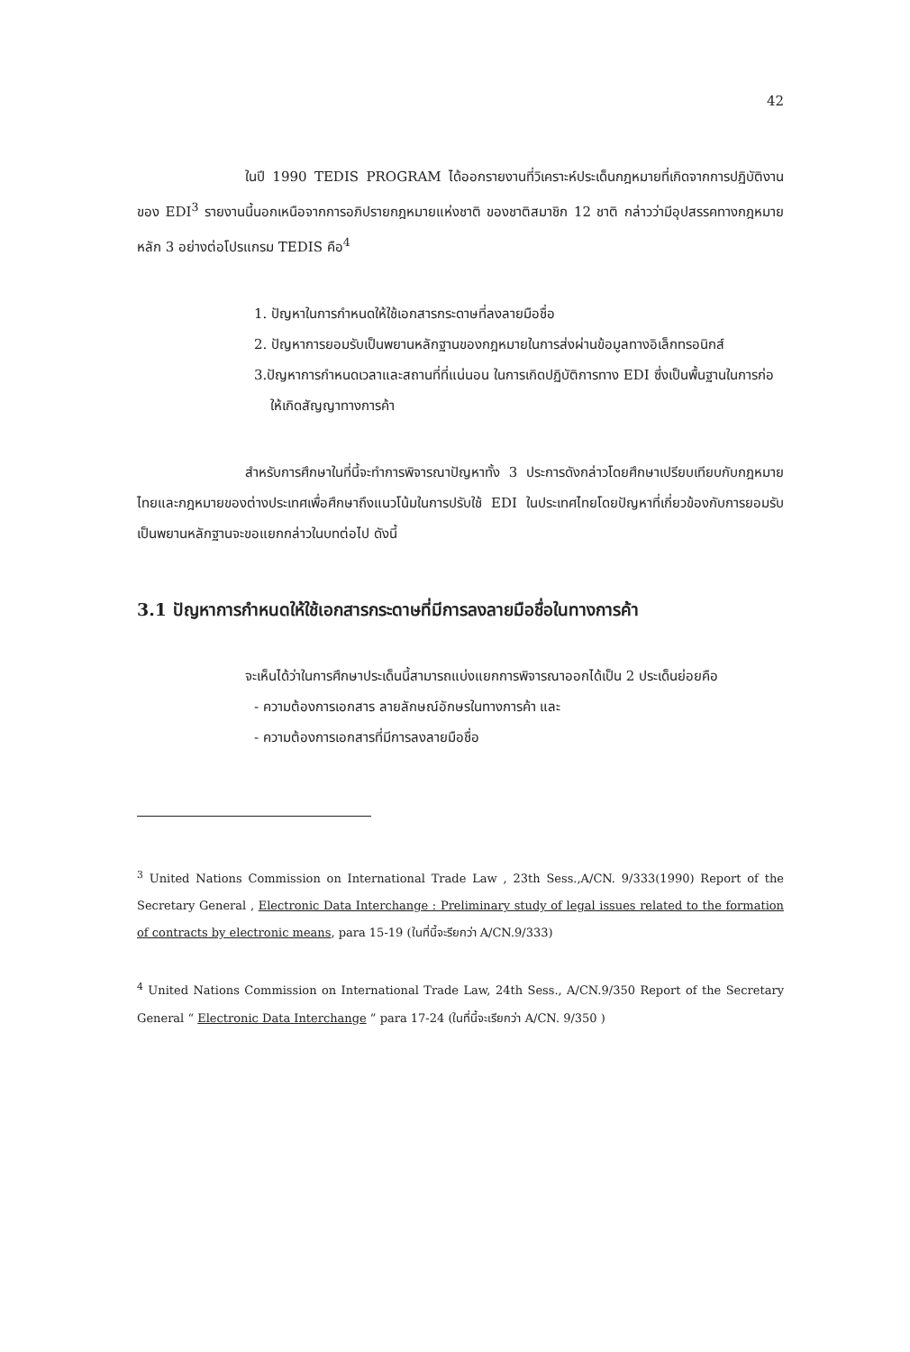42
ในปี 1990 TEDIS PROGRAM ได้ออกรายงานที่วิเคราะห์ประเด็นกฎหมายที่เกิดจากการปฏิบัติงานของ EDI<sup>3</sup> รายงานนี้นอกเหนือจากการอภิปรายกฎหมายแห่งชาติ ของชาติสมาชิก 12 ชาติ กล่าวว่ามีอุปสรรคทางกฎหมายหลัก 3 อย่างต่อโปรแกรม TEDIS คือ<sup>4</sup>
1. ปัญหาในการกำหนดให้ใช้เอกสารกระดาษที่ลงลายมือชื่อ
2. ปัญหาการยอมรับเป็นพยานหลักฐานของกฎหมายในการส่งผ่านข้อมูลทางอิเล็กทรอนิกส์
3.ปัญหาการกำหนดเวลาและสถานที่ที่แน่นอน ในการเกิดปฏิบัติการทาง EDI ซึ่งเป็นพื้นฐานในการก่อให้เกิดสัญญาทางการค้า
สำหรับการศึกษาในที่นี้จะทำการพิจารณาปัญหาทั้ง 3 ประการดังกล่าวโดยศึกษาเปรียบเทียบกับกฎหมายไทยและกฎหมายของต่างประเทศเพื่อศึกษาถึงแนวโน้มในการปรับใช้ EDI ในประเทศไทยโดยปัญหาที่เกี่ยวข้องกับการยอมรับเป็นพยานหลักฐานจะขอแยกกล่าวในบทต่อไป ดังนี้
3.1 ปัญหาการกำหนดให้ใช้เอกสารกระดาษที่มีการลงลายมือชื่อในทางการค้า
จะเห็นได้ว่าในการศึกษาประเด็นนี้สามารถแบ่งแยกการพิจารณาออกได้เป็น 2 ประเด็นย่อยคือ
- ความต้องการเอกสาร ลายลักษณ์อักษรในทางการค้า และ
- ความต้องการเอกสารที่มีการลงลายมือชื่อ
<sup>3</sup> United Nations Commission on International Trade Law , 23th Sess.,A/CN. 9/333(1990) Report of the Secretary General , Electronic Data Interchange : Preliminary study of legal issues related to the formation of contracts by electronic means, para 15-19 (ในที่นี้จะรียกว่า A/CN.9/333)
<sup>4</sup> United Nations Commission on International Trade Law, 24th Sess., A/CN.9/350 Report of the Secretary General “ Electronic Data Interchange ” para 17-24 (ในที่นี้จะเรียกว่า A/CN. 9/350 )